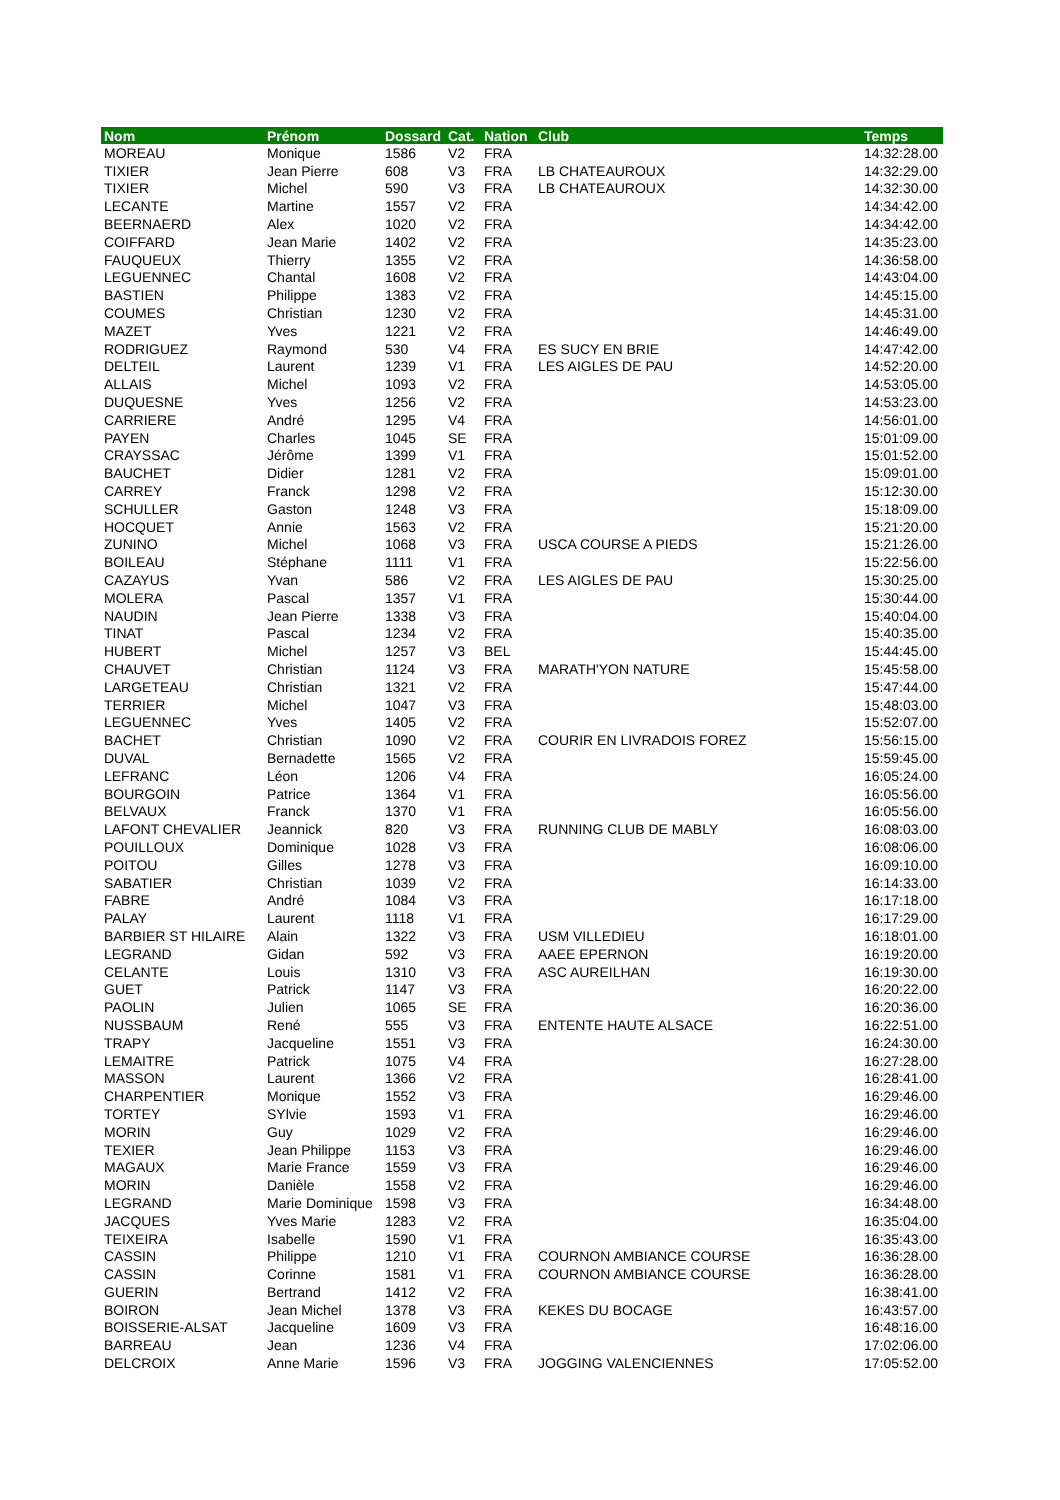| Nom | Prénom | Dossard | Cat. | Nation | Club | Temps |
| --- | --- | --- | --- | --- | --- | --- |
| MOREAU | Monique | 1586 | V2 | FRA | | 14:32:28.00 |
| TIXIER | Jean Pierre | 608 | V3 | FRA | LB CHATEAUROUX | 14:32:29.00 |
| TIXIER | Michel | 590 | V3 | FRA | LB CHATEAUROUX | 14:32:30.00 |
| LECANTE | Martine | 1557 | V2 | FRA | | 14:34:42.00 |
| BEERNAERD | Alex | 1020 | V2 | FRA | | 14:34:42.00 |
| COIFFARD | Jean Marie | 1402 | V2 | FRA | | 14:35:23.00 |
| FAUQUEUX | Thierry | 1355 | V2 | FRA | | 14:36:58.00 |
| LEGUENNEC | Chantal | 1608 | V2 | FRA | | 14:43:04.00 |
| BASTIEN | Philippe | 1383 | V2 | FRA | | 14:45:15.00 |
| COUMES | Christian | 1230 | V2 | FRA | | 14:45:31.00 |
| MAZET | Yves | 1221 | V2 | FRA | | 14:46:49.00 |
| RODRIGUEZ | Raymond | 530 | V4 | FRA | ES SUCY EN BRIE | 14:47:42.00 |
| DELTEIL | Laurent | 1239 | V1 | FRA | LES AIGLES DE PAU | 14:52:20.00 |
| ALLAIS | Michel | 1093 | V2 | FRA | | 14:53:05.00 |
| DUQUESNE | Yves | 1256 | V2 | FRA | | 14:53:23.00 |
| CARRIERE | André | 1295 | V4 | FRA | | 14:56:01.00 |
| PAYEN | Charles | 1045 | SE | FRA | | 15:01:09.00 |
| CRAYSSAC | Jérôme | 1399 | V1 | FRA | | 15:01:52.00 |
| BAUCHET | Didier | 1281 | V2 | FRA | | 15:09:01.00 |
| CARREY | Franck | 1298 | V2 | FRA | | 15:12:30.00 |
| SCHULLER | Gaston | 1248 | V3 | FRA | | 15:18:09.00 |
| HOCQUET | Annie | 1563 | V2 | FRA | | 15:21:20.00 |
| ZUNINO | Michel | 1068 | V3 | FRA | USCA COURSE A PIEDS | 15:21:26.00 |
| BOILEAU | Stéphane | 1111 | V1 | FRA | | 15:22:56.00 |
| CAZAYUS | Yvan | 586 | V2 | FRA | LES AIGLES DE PAU | 15:30:25.00 |
| MOLERA | Pascal | 1357 | V1 | FRA | | 15:30:44.00 |
| NAUDIN | Jean Pierre | 1338 | V3 | FRA | | 15:40:04.00 |
| TINAT | Pascal | 1234 | V2 | FRA | | 15:40:35.00 |
| HUBERT | Michel | 1257 | V3 | BEL | | 15:44:45.00 |
| CHAUVET | Christian | 1124 | V3 | FRA | MARATH'YON NATURE | 15:45:58.00 |
| LARGETEAU | Christian | 1321 | V2 | FRA | | 15:47:44.00 |
| TERRIER | Michel | 1047 | V3 | FRA | | 15:48:03.00 |
| LEGUENNEC | Yves | 1405 | V2 | FRA | | 15:52:07.00 |
| BACHET | Christian | 1090 | V2 | FRA | COURIR EN LIVRADOIS FOREZ | 15:56:15.00 |
| DUVAL | Bernadette | 1565 | V2 | FRA | | 15:59:45.00 |
| LEFRANC | Léon | 1206 | V4 | FRA | | 16:05:24.00 |
| BOURGOIN | Patrice | 1364 | V1 | FRA | | 16:05:56.00 |
| BELVAUX | Franck | 1370 | V1 | FRA | | 16:05:56.00 |
| LAFONT CHEVALIER | Jeannick | 820 | V3 | FRA | RUNNING CLUB DE MABLY | 16:08:03.00 |
| POUILLOUX | Dominique | 1028 | V3 | FRA | | 16:08:06.00 |
| POITOU | Gilles | 1278 | V3 | FRA | | 16:09:10.00 |
| SABATIER | Christian | 1039 | V2 | FRA | | 16:14:33.00 |
| FABRE | André | 1084 | V3 | FRA | | 16:17:18.00 |
| PALAY | Laurent | 1118 | V1 | FRA | | 16:17:29.00 |
| BARBIER ST HILAIRE | Alain | 1322 | V3 | FRA | USM VILLEDIEU | 16:18:01.00 |
| LEGRAND | Gidan | 592 | V3 | FRA | AAEE EPERNON | 16:19:20.00 |
| CELANTE | Louis | 1310 | V3 | FRA | ASC AUREILHAN | 16:19:30.00 |
| GUET | Patrick | 1147 | V3 | FRA | | 16:20:22.00 |
| PAOLIN | Julien | 1065 | SE | FRA | | 16:20:36.00 |
| NUSSBAUM | René | 555 | V3 | FRA | ENTENTE HAUTE ALSACE | 16:22:51.00 |
| TRAPY | Jacqueline | 1551 | V3 | FRA | | 16:24:30.00 |
| LEMAITRE | Patrick | 1075 | V4 | FRA | | 16:27:28.00 |
| MASSON | Laurent | 1366 | V2 | FRA | | 16:28:41.00 |
| CHARPENTIER | Monique | 1552 | V3 | FRA | | 16:29:46.00 |
| TORTEY | SYlvie | 1593 | V1 | FRA | | 16:29:46.00 |
| MORIN | Guy | 1029 | V2 | FRA | | 16:29:46.00 |
| TEXIER | Jean Philippe | 1153 | V3 | FRA | | 16:29:46.00 |
| MAGAUX | Marie France | 1559 | V3 | FRA | | 16:29:46.00 |
| MORIN | Danièle | 1558 | V2 | FRA | | 16:29:46.00 |
| LEGRAND | Marie Dominique | 1598 | V3 | FRA | | 16:34:48.00 |
| JACQUES | Yves Marie | 1283 | V2 | FRA | | 16:35:04.00 |
| TEIXEIRA | Isabelle | 1590 | V1 | FRA | | 16:35:43.00 |
| CASSIN | Philippe | 1210 | V1 | FRA | COURNON AMBIANCE COURSE | 16:36:28.00 |
| CASSIN | Corinne | 1581 | V1 | FRA | COURNON AMBIANCE COURSE | 16:36:28.00 |
| GUERIN | Bertrand | 1412 | V2 | FRA | | 16:38:41.00 |
| BOIRON | Jean Michel | 1378 | V3 | FRA | KEKES DU BOCAGE | 16:43:57.00 |
| BOISSERIE-ALSAT | Jacqueline | 1609 | V3 | FRA | | 16:48:16.00 |
| BARREAU | Jean | 1236 | V4 | FRA | | 17:02:06.00 |
| DELCROIX | Anne Marie | 1596 | V3 | FRA | JOGGING VALENCIENNES | 17:05:52.00 |